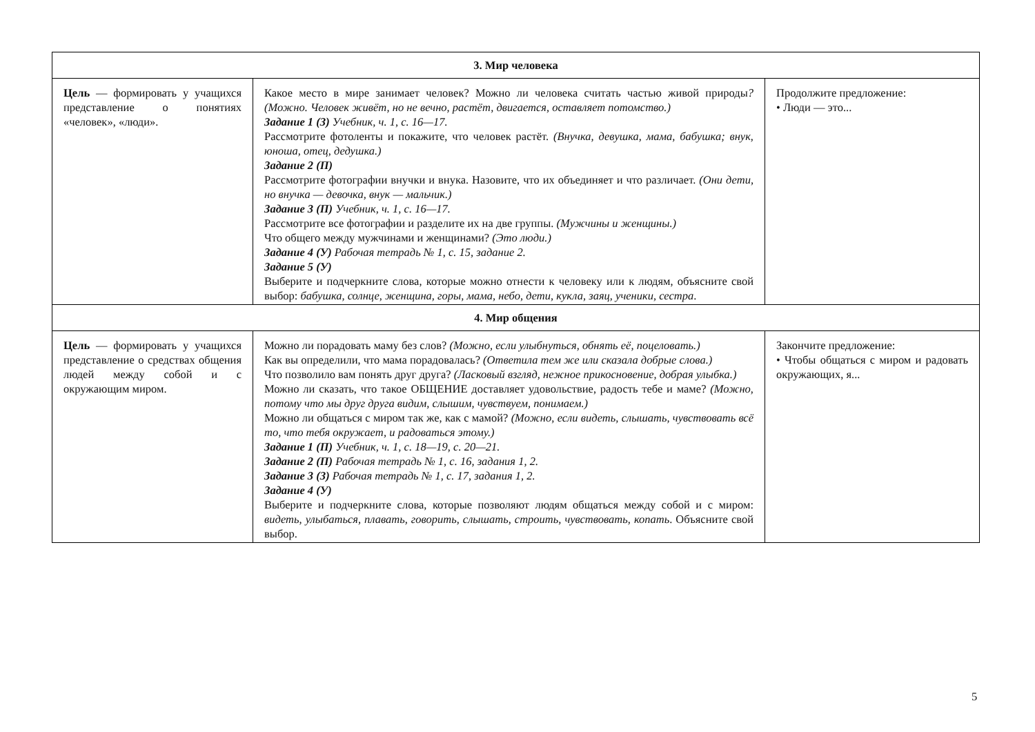| 3. Мир человека | | |
| --- | --- | --- |
| Цель — формировать у учащихся представление о понятиях «человек», «люди». | Какое место в мире занимает человек? Можно ли человека считать частью живой природы ? (Можно. Человек живёт, но не вечно, растёт, двигается, оставляет потомство.) Задание 1 (З) Учебник, ч. 1, с. 16—17. Рассмотрите фотоленты и покажите, что человек растёт. (Внучка, девушка, мама, бабушка; внук, юноша, отец, дедушка.) Задание 2 (П) Рассмотрите фотографии внучки и внука. Назовите, что их объединяет и что различает. (Они дети, но внучка — девочка, внук — мальчик.) Задание 3 (П) Учебник, ч. 1, с. 16—17. Рассмотрите все фотографии и разделите их на две группы. (Мужчины и женщины.) Что общего между мужчинами и женщинами? (Это люди.) Задание 4 (У) Рабочая тетрадь № 1, с. 15, задание 2. Задание 5 (У) Выберите и подчеркните слова, которые можно отнести к человеку или к людям, объясните свой выбор: бабушка, солнце, женщина, горы, мама, небо, дети, кукла, заяц, ученики, сестра . | Продолжите предложение: • Люди — это... |
| 4. Мир общения | | |
| Цель — формировать у учащихся представление о средствах общения людей между собой и с окружающим миром. | Можно ли порадовать маму без слов? (Можно, если улыбнуться, обнять её, поцеловать.) Как вы определили, что мама порадовалась? (Ответила тем же или сказала добрые слова.) Что позволило вам понять друг друга? (Ласковый взгляд, нежное прикосновение, добрая улыбка.) Можно ли сказать, что такое ОБЩЕНИЕ доставляет удовольствие, радость тебе и маме? (Можно, потому что мы друг друга видим, слышим, чувствуем, понимаем.) Можно ли общаться с миром так же, как с мамой? (Можно, если видеть, слышать, чувствовать всё то, что тебя окружает, и радоваться этому.) Задание 1 (П) Учебник, ч. 1, с. 18—19, с. 20—21. Задание 2 (П) Рабочая тетрадь № 1, с. 16, задания 1, 2. Задание 3 (З) Рабочая тетрадь № 1, с. 17, задания 1, 2. Задание 4 (У) Выберите и подчеркните слова, которые позволяют людям общаться между собой и с миром: видеть, улыбаться, плавать, говорить, слышать, строить, чувствовать, копать . Объясните свой выбор. | Закончите предложение: • Чтобы общаться с миром и радовать окружающих, я... |
5